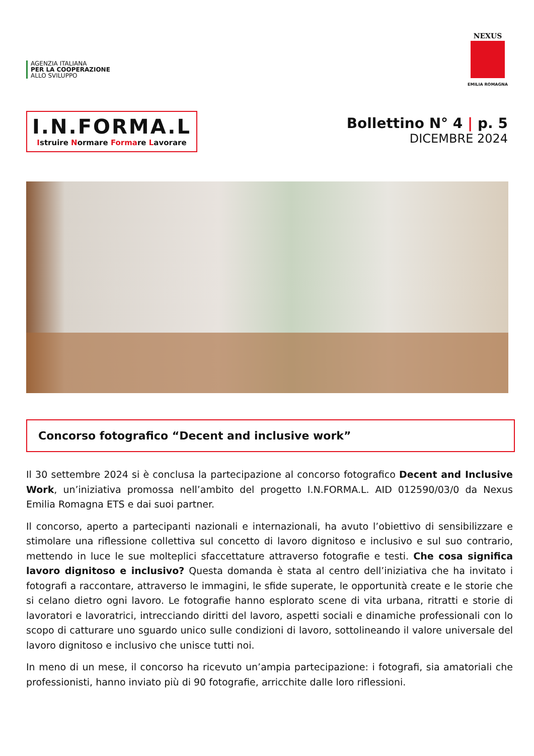AGENZIA ITALIANA
PER LA COOPERAZIONE
ALLO SVILUPPO
NEXUS
EMILIA ROMAGNA
I.N.FORMA.L
Istruire Normare Formare Lavorare
Bollettino N° 4 | p. 5
DICEMBRE 2024
Concorso fotografico “Decent and inclusive work”
Il 30 settembre 2024 si è conclusa la partecipazione al concorso fotografico Decent and Inclusive Work, un’iniziativa promossa nell’ambito del progetto I.N.FORMA.L. AID 012590/03/0 da Nexus Emilia Romagna ETS e dai suoi partner.
Il concorso, aperto a partecipanti nazionali e internazionali, ha avuto l’obiettivo di sensibilizzare e stimolare una riflessione collettiva sul concetto di lavoro dignitoso e inclusivo e sul suo contrario, mettendo in luce le sue molteplici sfaccettature attraverso fotografie e testi. Che cosa significa lavoro dignitoso e inclusivo? Questa domanda è stata al centro dell’iniziativa che ha invitato i fotografi a raccontare, attraverso le immagini, le sfide superate, le opportunità create e le storie che si celano dietro ogni lavoro. Le fotografie hanno esplorato scene di vita urbana, ritratti e storie di lavoratori e lavoratrici, intrecciando diritti del lavoro, aspetti sociali e dinamiche professionali con lo scopo di catturare uno sguardo unico sulle condizioni di lavoro, sottolineando il valore universale del lavoro dignitoso e inclusivo che unisce tutti noi.
In meno di un mese, il concorso ha ricevuto un’ampia partecipazione: i fotografi, sia amatoriali che professionisti, hanno inviato più di 90 fotografie, arricchite dalle loro riflessioni.